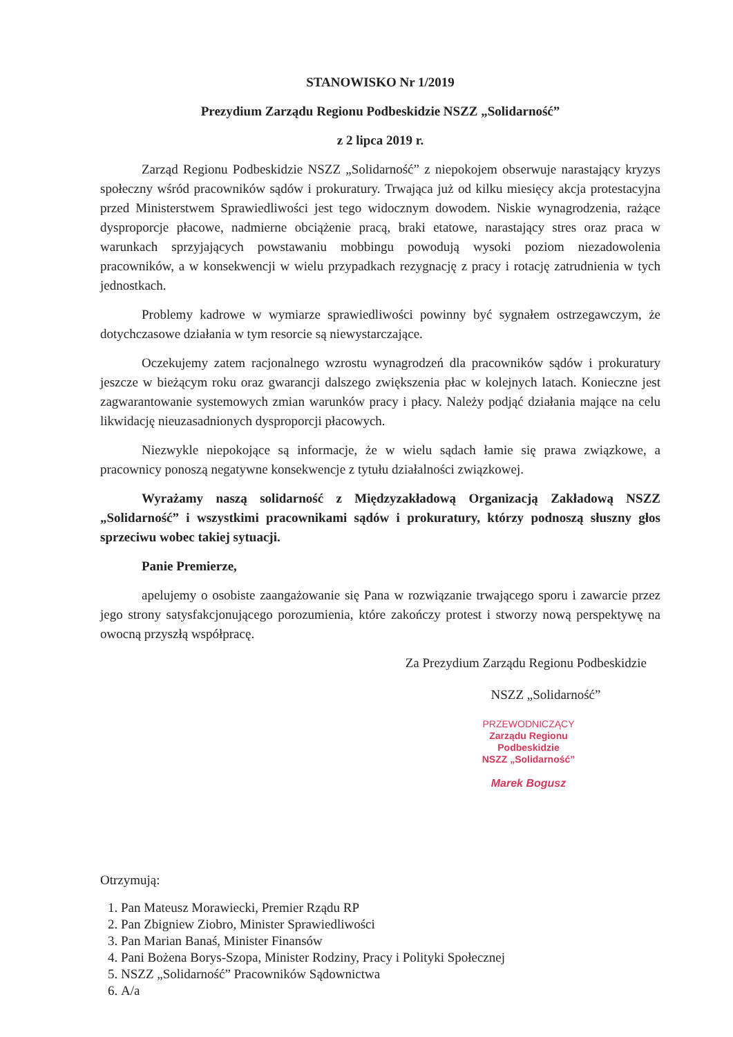STANOWISKO Nr 1/2019
Prezydium Zarządu Regionu Podbeskidzie NSZZ „Solidarność”
z 2 lipca 2019 r.
Zarząd Regionu Podbeskidzie NSZZ „Solidarność” z niepokojem obserwuje narastający kryzys społeczny wśród pracowników sądów i prokuratury. Trwająca już od kilku miesięcy akcja protestacyjna przed Ministerstwem Sprawiedliwości jest tego widocznym dowodem. Niskie wynagrodzenia, rażące dysproporcje płacowe, nadmierne obciążenie pracą, braki etatowe, narastający stres oraz praca w warunkach sprzyjających powstawaniu mobbingu powodują wysoki poziom niezadowolenia pracowników, a w konsekwencji w wielu przypadkach rezygnację z pracy i rotację zatrudnienia w tych jednostkach.
Problemy kadrowe w wymiarze sprawiedliwości powinny być sygnałem ostrzegawczym, że dotychczasowe działania w tym resorcie są niewystarczające.
Oczekujemy zatem racjonalnego wzrostu wynagrodzeń dla pracowników sądów i prokuratury jeszcze w bieżącym roku oraz gwarancji dalszego zwiększenia płac w kolejnych latach. Konieczne jest zagwarantowanie systemowych zmian warunków pracy i płacy. Należy podjąć działania mające na celu likwidację nieuzasadnionych dysproporcji płacowych.
Niezwykle niepokojące są informacje, że w wielu sądach łamie się prawa związkowe, a pracownicy ponoszą negatywne konsekwencje z tytułu działalności związkowej.
Wyrażamy naszą solidarność z Międzyzakładową Organizacją Zakładową NSZZ „Solidarność” i wszystkimi pracownikami sądów i prokuratury, którzy podnoszą słuszny głos sprzeciwu wobec takiej sytuacji.
Panie Premierze,
apelujemy o osobiste zaangażowanie się Pana w rozwiązanie trwającego sporu i zawarcie przez jego strony satysfakcjonującego porozumienia, które zakończy protest i stworzy nową perspektywę na owocną przyszłą współpracę.
Za Prezydium Zarządu Regionu Podbeskidzie
NSZZ „Solidarność”
PRZEWODNICZĄCY
Zarządu Regionu Podbeskidzie
NSZZ „Solidarność”
Marek Bogusz
Otrzymują:
1. Pan Mateusz Morawiecki, Premier Rządu RP
2. Pan Zbigniew Ziobro, Minister Sprawiedliwości
3. Pan Marian Banaś, Minister Finansów
4. Pani Bożena Borys-Szopa, Minister Rodziny, Pracy i Polityki Społecznej
5. NSZZ „Solidarność” Pracowników Sądownictwa
6. A/a